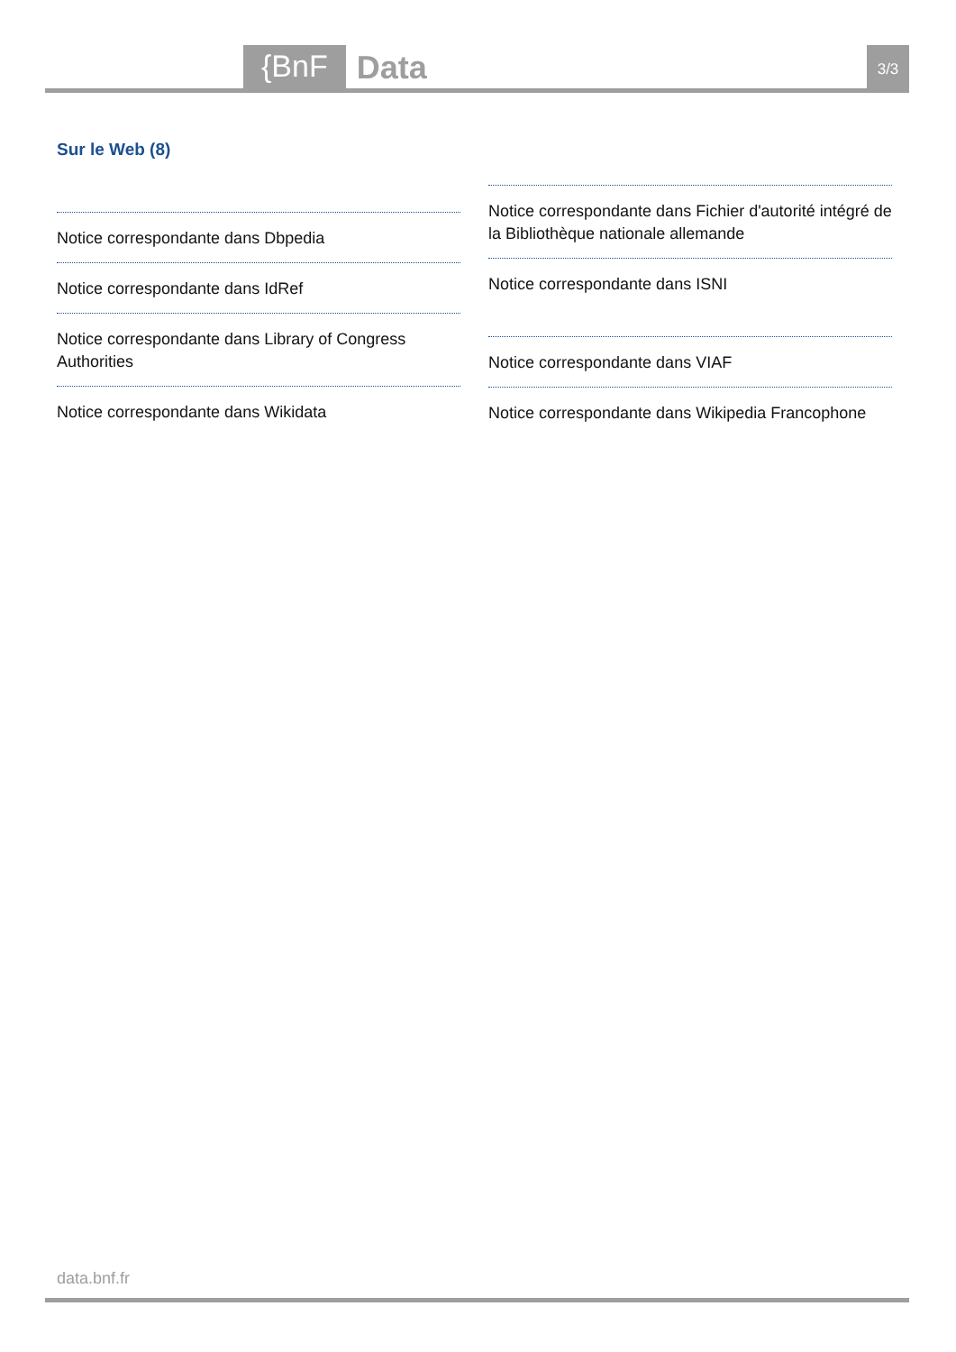{BnF
Data
3/3
Sur le Web (8)
Notice correspondante dans Dbpedia
Notice correspondante dans IdRef
Notice correspondante dans Library of Congress Authorities
Notice correspondante dans Wikidata
Notice correspondante dans Fichier d'autorité intégré de la Bibliothèque nationale allemande
Notice correspondante dans ISNI
Notice correspondante dans VIAF
Notice correspondante dans Wikipedia Francophone
data.bnf.fr